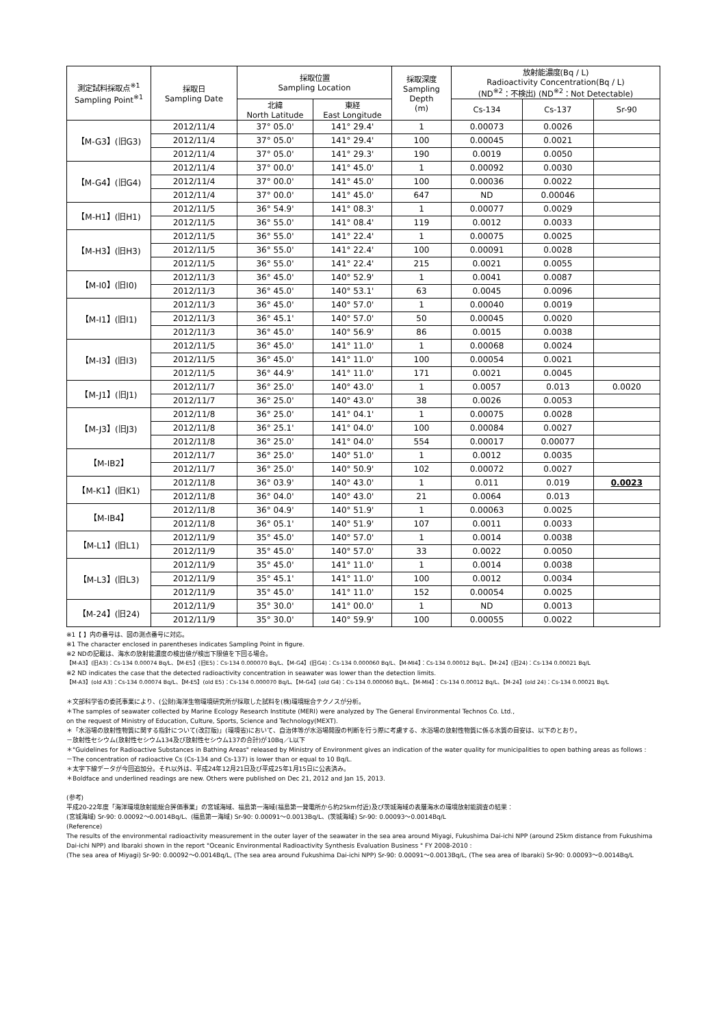| 測定試料採取点<sup>※1</sup> Sampling Point<sup>※1</sup> | 採取日 Sampling Date | 採取位置 Sampling Location | | 採取深度 Sampling Depth (m) | 放射能濃度(Bq / L) Radioactivity Concentration(Bq / L) (ND<sup>※2</sup>：不検出) (ND<sup>※2</sup>：Not Detectable) | | |
| --- | --- | --- | --- | --- | --- | --- | --- |
| | | 北緯 North Latitude | 東経 East Longitude | | Cs-134 | Cs-137 | Sr-90 |
| 【M-G3】(旧G3) | 2012/11/4 | 37° 05.0' | 141° 29.4' | 1 | 0.00073 | 0.0026 | |
| | 2012/11/4 | 37° 05.0' | 141° 29.4' | 100 | 0.00045 | 0.0021 | |
| | 2012/11/4 | 37° 05.0' | 141° 29.3' | 190 | 0.0019 | 0.0050 | |
| 【M-G4】(旧G4) | 2012/11/4 | 37° 00.0' | 141° 45.0' | 1 | 0.00092 | 0.0030 | |
| | 2012/11/4 | 37° 00.0' | 141° 45.0' | 100 | 0.00036 | 0.0022 | |
| | 2012/11/4 | 37° 00.0' | 141° 45.0' | 647 | ND | 0.00046 | |
| 【M-H1】(旧H1) | 2012/11/5 | 36° 54.9' | 141° 08.3' | 1 | 0.00077 | 0.0029 | |
| | 2012/11/5 | 36° 55.0' | 141° 08.4' | 119 | 0.0012 | 0.0033 | |
| 【M-H3】(旧H3) | 2012/11/5 | 36° 55.0' | 141° 22.4' | 1 | 0.00075 | 0.0025 | |
| | 2012/11/5 | 36° 55.0' | 141° 22.4' | 100 | 0.00091 | 0.0028 | |
| | 2012/11/5 | 36° 55.0' | 141° 22.4' | 215 | 0.0021 | 0.0055 | |
| 【M-I0】(旧I0) | 2012/11/3 | 36° 45.0' | 140° 52.9' | 1 | 0.0041 | 0.0087 | |
| | 2012/11/3 | 36° 45.0' | 140° 53.1' | 63 | 0.0045 | 0.0096 | |
| 【M-I1】(旧I1) | 2012/11/3 | 36° 45.0' | 140° 57.0' | 1 | 0.00040 | 0.0019 | |
| | 2012/11/3 | 36° 45.1' | 140° 57.0' | 50 | 0.00045 | 0.0020 | |
| | 2012/11/3 | 36° 45.0' | 140° 56.9' | 86 | 0.0015 | 0.0038 | |
| 【M-I3】(旧I3) | 2012/11/5 | 36° 45.0' | 141° 11.0' | 1 | 0.00068 | 0.0024 | |
| | 2012/11/5 | 36° 45.0' | 141° 11.0' | 100 | 0.00054 | 0.0021 | |
| | 2012/11/5 | 36° 44.9' | 141° 11.0' | 171 | 0.0021 | 0.0045 | |
| 【M-J1】(旧J1) | 2012/11/7 | 36° 25.0' | 140° 43.0' | 1 | 0.0057 | 0.013 | 0.0020 |
| | 2012/11/7 | 36° 25.0' | 140° 43.0' | 38 | 0.0026 | 0.0053 | |
| 【M-J3】(旧J3) | 2012/11/8 | 36° 25.0' | 141° 04.1' | 1 | 0.00075 | 0.0028 | |
| | 2012/11/8 | 36° 25.1' | 141° 04.0' | 100 | 0.00084 | 0.0027 | |
| | 2012/11/8 | 36° 25.0' | 141° 04.0' | 554 | 0.00017 | 0.00077 | |
| 【M-IB2】 | 2012/11/7 | 36° 25.0' | 140° 51.0' | 1 | 0.0012 | 0.0035 | |
| | 2012/11/7 | 36° 25.0' | 140° 50.9' | 102 | 0.00072 | 0.0027 | |
| 【M-K1】(旧K1) | 2012/11/8 | 36° 03.9' | 140° 43.0' | 1 | 0.011 | 0.019 | 0.0023 |
| | 2012/11/8 | 36° 04.0' | 140° 43.0' | 21 | 0.0064 | 0.013 | |
| 【M-IB4】 | 2012/11/8 | 36° 04.9' | 140° 51.9' | 1 | 0.00063 | 0.0025 | |
| | 2012/11/8 | 36° 05.1' | 140° 51.9' | 107 | 0.0011 | 0.0033 | |
| 【M-L1】(旧L1) | 2012/11/9 | 35° 45.0' | 140° 57.0' | 1 | 0.0014 | 0.0038 | |
| | 2012/11/9 | 35° 45.0' | 140° 57.0' | 33 | 0.0022 | 0.0050 | |
| 【M-L3】(旧L3) | 2012/11/9 | 35° 45.0' | 141° 11.0' | 1 | 0.0014 | 0.0038 | |
| | 2012/11/9 | 35° 45.1' | 141° 11.0' | 100 | 0.0012 | 0.0034 | |
| | 2012/11/9 | 35° 45.0' | 141° 11.0' | 152 | 0.00054 | 0.0025 | |
| 【M-24】(旧24) | 2012/11/9 | 35° 30.0' | 141° 00.0' | 1 | ND | 0.0013 | |
| | 2012/11/9 | 35° 30.0' | 140° 59.9' | 100 | 0.00055 | 0.0022 | |
※1【 】内の番号は、図の測点番号に対応。
※1 The character enclosed in parentheses indicates Sampling Point in figure.
※2 NDの記載は、海水の放射能濃度の検出値が検出下限値を下回る場合。
【M-A3】(旧A3)：Cs-134 0.00074 Bq/L、【M-E5】(旧E5)：Cs-134 0.000070 Bq/L、【M-G4】(旧G4)：Cs-134 0.000060 Bq/L、【M-MI4】：Cs-134 0.00012 Bq/L、【M-24】(旧24)：Cs-134 0.00021 Bq/L
※2 ND indicates the case that the detected radioactivity concentration in seawater was lower than the detection limits.
【M-A3】(old A3)：Cs-134 0.00074 Bq/L、【M-E5】(old E5)：Cs-134 0.000070 Bq/L、【M-G4】(old G4)：Cs-134 0.000060 Bq/L、【M-MI4】：Cs-134 0.00012 Bq/L、【M-24】(old 24)：Cs-134 0.00021 Bq/L
＊文部科学省の委託事業により、(公財)海洋生物環境研究所が採取した試料を(株)環境総合テクノスが分析。
＊The samples of seawater collected by Marine Ecology Research Institute (MERI) were analyzed by The General Environmental Technos Co. Ltd.,
on the request of Ministry of Education, Culture, Sports, Science and Technology(MEXT).
＊「水浴場の放射性物質に関する指針について(改訂版)」(環境省)において、自治体等が水浴場開設の判断を行う際に考慮する、水浴場の放射性物質に係る水質の目安は、以下のとおり。
－放射性セシウム(放射性セシウム134及び放射性セシウム137の合計)が10Bq／L以下
＊"Guidelines for Radioactive Substances in Bathing Areas" released by Ministry of Environment gives an indication of the water quality for municipalities to open bathing areas as follows :
－The concentration of radioactive Cs (Cs-134 and Cs-137) is lower than or equal to 10 Bq/L.
＊太字下線データが今回追加分。それ以外は、平成24年12月21日及び平成25年1月15日に公表済み。
＊Boldface and underlined readings are new. Others were published on Dec 21, 2012 and Jan 15, 2013.
(参考)
平成20-22年度「海洋環境放射能総合評価事業」の宮城海域、福島第一海域(福島第一発電所から約25km付近)及び茨城海域の表層海水の環境放射能調査の結果：
(宮城海域) Sr-90: 0.00092～0.0014Bq/L、(福島第一海域) Sr-90: 0.00091～0.0013Bq/L、(茨城海域) Sr-90: 0.00093～0.0014Bq/L
(Reference)
The results of the environmental radioactivity measurement in the outer layer of the seawater in the sea area around Miyagi, Fukushima Dai-ichi NPP (around 25km distance from Fukushima Dai-ichi NPP) and Ibaraki shown in the report "Oceanic Environmental Radioactivity Synthesis Evaluation Business " FY 2008-2010 :
(The sea area of Miyagi) Sr-90: 0.00092～0.0014Bq/L, (The sea area around Fukushima Dai-ichi NPP) Sr-90: 0.00091～0.0013Bq/L, (The sea area of Ibaraki) Sr-90: 0.00093～0.0014Bq/L